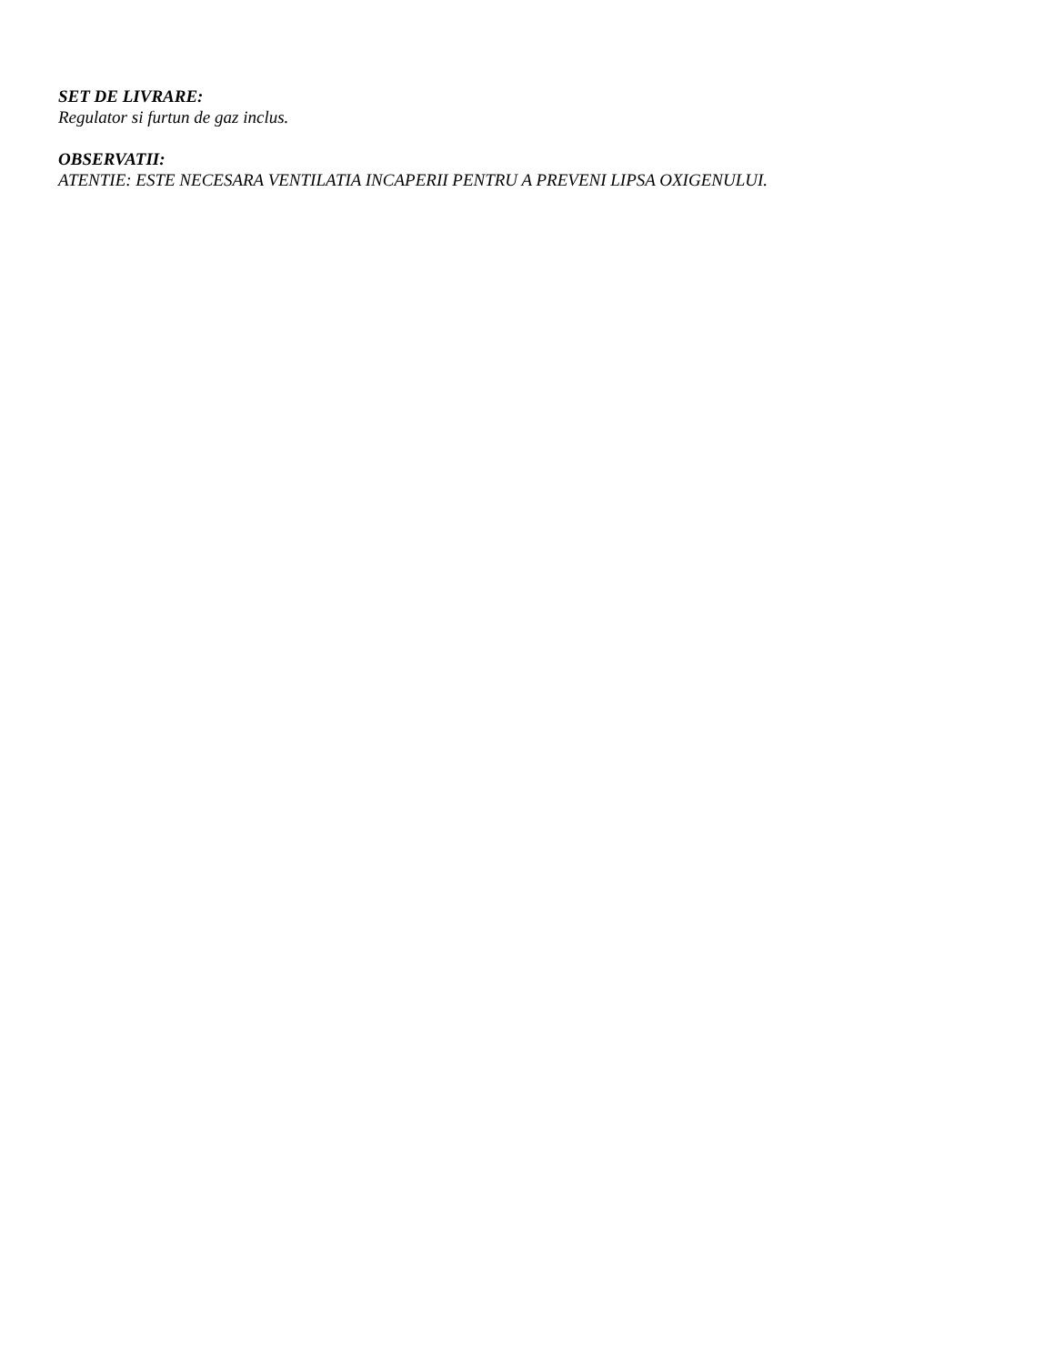SET DE LIVRARE:
Regulator si furtun de gaz inclus.
OBSERVATII:
ATENTIE: ESTE NECESARA VENTILATIA INCAPERII PENTRU A PREVENI LIPSA OXIGENULUI.